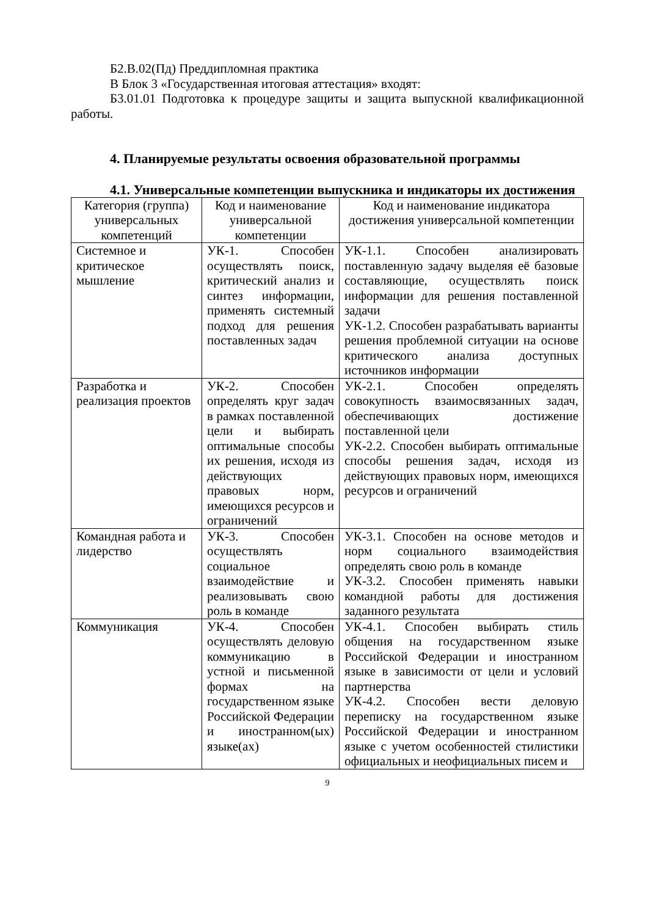Б2.В.02(Пд) Преддипломная практика
В Блок 3 «Государственная итоговая аттестация» входят:
Б3.01.01 Подготовка к процедуре защиты и защита выпускной квалификационной работы.
4. Планируемые результаты освоения образовательной программы
4.1. Универсальные компетенции выпускника и индикаторы их достижения
| Категория (группа) универсальных компетенций | Код и наименование универсальной компетенции | Код и наименование индикатора достижения универсальной компетенции |
| --- | --- | --- |
| Системное и критическое мышление | УК-1. Способен осуществлять поиск, критический анализ и синтез информации, применять системный подход для решения поставленных задач | УК-1.1. Способен анализировать поставленную задачу выделяя её базовые составляющие, осуществлять поиск информации для решения поставленной задачи УК-1.2. Способен разрабатывать варианты решения проблемной ситуации на основе критического анализа доступных источников информации |
| Разработка и реализация проектов | УК-2. Способен определять круг задач в рамках поставленной цели и выбирать оптимальные способы их решения, исходя из действующих правовых норм, имеющихся ресурсов и ограничений | УК-2.1. Способен определять совокупность взаимосвязанных задач, обеспечивающих достижение поставленной цели УК-2.2. Способен выбирать оптимальные способы решения задач, исходя из действующих правовых норм, имеющихся ресурсов и ограничений |
| Командная работа и лидерство | УК-3. Способен осуществлять социальное взаимодействие и реализовывать свою роль в команде | УК-3.1. Способен на основе методов и норм социального взаимодействия определять свою роль в команде УК-3.2. Способен применять навыки командной работы для достижения заданного результата |
| Коммуникация | УК-4. Способен осуществлять деловую коммуникацию в устной и письменной формах на государственном языке Российской Федерации и иностранном(ых) языке(ах) | УК-4.1. Способен выбирать стиль общения на государственном языке Российской Федерации и иностранном языке в зависимости от цели и условий партнерства УК-4.2. Способен вести деловую переписку на государственном языке Российской Федерации и иностранном языке с учетом особенностей стилистики официальных и неофициальных писем и |
9